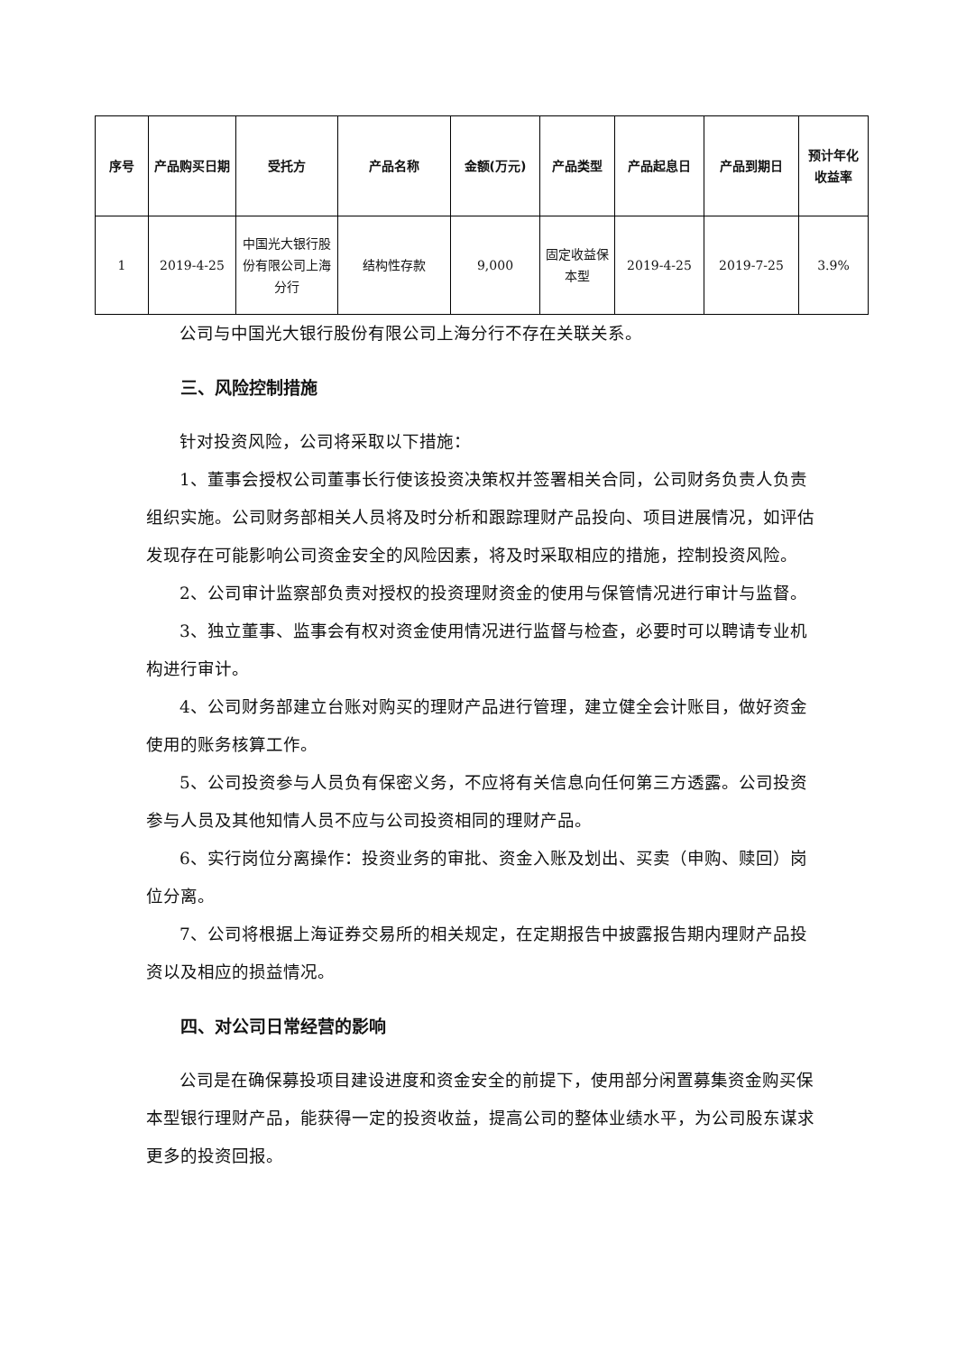| 序号 | 产品购买日期 | 受托方 | 产品名称 | 金额(万元) | 产品类型 | 产品起息日 | 产品到期日 | 预计年化收益率 |
| --- | --- | --- | --- | --- | --- | --- | --- | --- |
| 1 | 2019-4-25 | 中国光大银行股份有限公司上海分行 | 结构性存款 | 9,000 | 固定收益保本型 | 2019-4-25 | 2019-7-25 | 3.9% |
公司与中国光大银行股份有限公司上海分行不存在关联关系。
三、风险控制措施
针对投资风险，公司将采取以下措施：
1、董事会授权公司董事长行使该投资决策权并签署相关合同，公司财务负责人负责组织实施。公司财务部相关人员将及时分析和跟踪理财产品投向、项目进展情况，如评估发现存在可能影响公司资金安全的风险因素，将及时采取相应的措施，控制投资风险。
2、公司审计监察部负责对授权的投资理财资金的使用与保管情况进行审计与监督。
3、独立董事、监事会有权对资金使用情况进行监督与检查，必要时可以聘请专业机构进行审计。
4、公司财务部建立台账对购买的理财产品进行管理，建立健全会计账目，做好资金使用的账务核算工作。
5、公司投资参与人员负有保密义务，不应将有关信息向任何第三方透露。公司投资参与人员及其他知情人员不应与公司投资相同的理财产品。
6、实行岗位分离操作：投资业务的审批、资金入账及划出、买卖（申购、赎回）岗位分离。
7、公司将根据上海证券交易所的相关规定，在定期报告中披露报告期内理财产品投资以及相应的损益情况。
四、对公司日常经营的影响
公司是在确保募投项目建设进度和资金安全的前提下，使用部分闲置募集资金购买保本型银行理财产品，能获得一定的投资收益，提高公司的整体业绩水平，为公司股东谋求更多的投资回报。